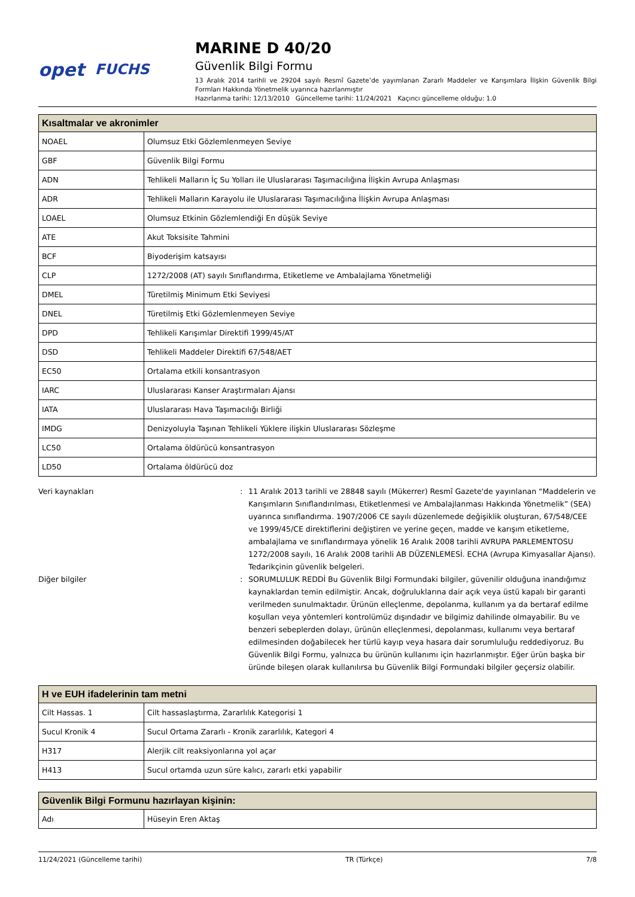opet FUCHS
MARINE D 40/20
Güvenlik Bilgi Formu
13 Aralık 2014 tarihli ve 29204 sayılı Resmî Gazete’de yayımlanan Zararlı Maddeler ve Karışımlara İlişkin Güvenlik Bilgi Formları Hakkında Yönetmelik uyarınca hazırlanmıştır
Hazırlanma tarihi: 12/13/2010 Güncelleme tarihi: 11/24/2021 Kaçıncı güncelleme olduğu: 1.0
| Kısaltmalar ve akronimler | |
| --- | --- |
| NOAEL | Olumsuz Etki Gözlemlenmeyen Seviye |
| GBF | Güvenlik Bilgi Formu |
| ADN | Tehlikeli Malların İç Su Yolları ile Uluslararası Taşımacılığına İlişkin Avrupa Anlaşması |
| ADR | Tehlikeli Malların Karayolu ile Uluslararası Taşımacılığına İlişkin Avrupa Anlaşması |
| LOAEL | Olumsuz Etkinin Gözlemlendiği En düşük Seviye |
| ATE | Akut Toksisite Tahmini |
| BCF | Biyoderişim katsayısı |
| CLP | 1272/2008 (AT) sayılı Sınıflandırma, Etiketleme ve Ambalajlama Yönetmeliği |
| DMEL | Türetilmiş Minimum Etki Seviyesi |
| DNEL | Türetilmiş Etki Gözlemlenmeyen Seviye |
| DPD | Tehlikeli Karışımlar Direktifi 1999/45/AT |
| DSD | Tehlikeli Maddeler Direktifi 67/548/AET |
| EC50 | Ortalama etkili konsantrasyon |
| IARC | Uluslararası Kanser Araştırmaları Ajansı |
| IATA | Uluslararası Hava Taşımacılığı Birliği |
| IMDG | Denizyoluyla Taşınan Tehlikeli Yüklere ilişkin Uluslararası Sözleşme |
| LC50 | Ortalama öldürücü konsantrasyon |
| LD50 | Ortalama öldürücü doz |
Veri kaynakları : 11 Aralık 2013 tarihli ve 28848 sayılı (Mükerrer) Resmî Gazete'de yayınlanan “Maddelerin ve Karışımların Sınıflandırılması, Etiketlenmesi ve Ambalajlanması Hakkında Yönetmelik” (SEA) uyarınca sınıflandırma. 1907/2006 CE sayılı düzenlemede değişiklik oluşturan, 67/548/CEE ve 1999/45/CE direktiflerini değiştiren ve yerine geçen, madde ve karışım etiketleme, ambalajlama ve sınıflandırmaya yönelik 16 Aralık 2008 tarihli AVRUPA PARLEMENTOSU 1272/2008 sayılı, 16 Aralık 2008 tarihli AB DÜZENLEMESİ. ECHA (Avrupa Kimyasallar Ajansı). Tedarikçinin güvenlik belgeleri.
Diğer bilgiler : SORUMLULUK REDDİ Bu Güvenlik Bilgi Formundaki bilgiler, güvenilir olduğuna inandığımız kaynaklardan temin edilmiştir. Ancak, doğruluklarına dair açık veya üstü kapalı bir garanti verilmeden sunulmaktadır. Ürünün elleçlenme, depolanma, kullanım ya da bertaraf edilme koşulları veya yöntemleri kontrolümüz dışındadır ve bilgimiz dahilinde olmayabilir. Bu ve benzeri sebeplerden dolayı, ürünün elleçlenmesi, depolanması, kullanımı veya bertaraf edilmesinden doğabilecek her türlü kayıp veya hasara dair sorumluluğu reddediyoruz. Bu Güvenlik Bilgi Formu, yalnızca bu ürünün kullanımı için hazırlanmıştır. Eğer ürün başka bir üründe bileşen olarak kullanılırsa bu Güvenlik Bilgi Formundaki bilgiler geçersiz olabilir.
| H ve EUH ifadelerinin tam metni | |
| --- | --- |
| Cilt Hassas. 1 | Cilt hassaslaştırma, Zararlılık Kategorisi 1 |
| Sucul Kronik 4 | Sucul Ortama Zararlı - Kronik zararlılık, Kategori 4 |
| H317 | Alerjik cilt reaksiyonlarına yol açar |
| H413 | Sucul ortamda uzun süre kalıcı, zararlı etki yapabilir |
| Güvenlik Bilgi Formunu hazırlayan kişinin: | |
| --- | --- |
| Adı | Hüseyin Eren Aktaş |
11/24/2021 (Güncelleme tarihi) TR (Türkçe) 7/8